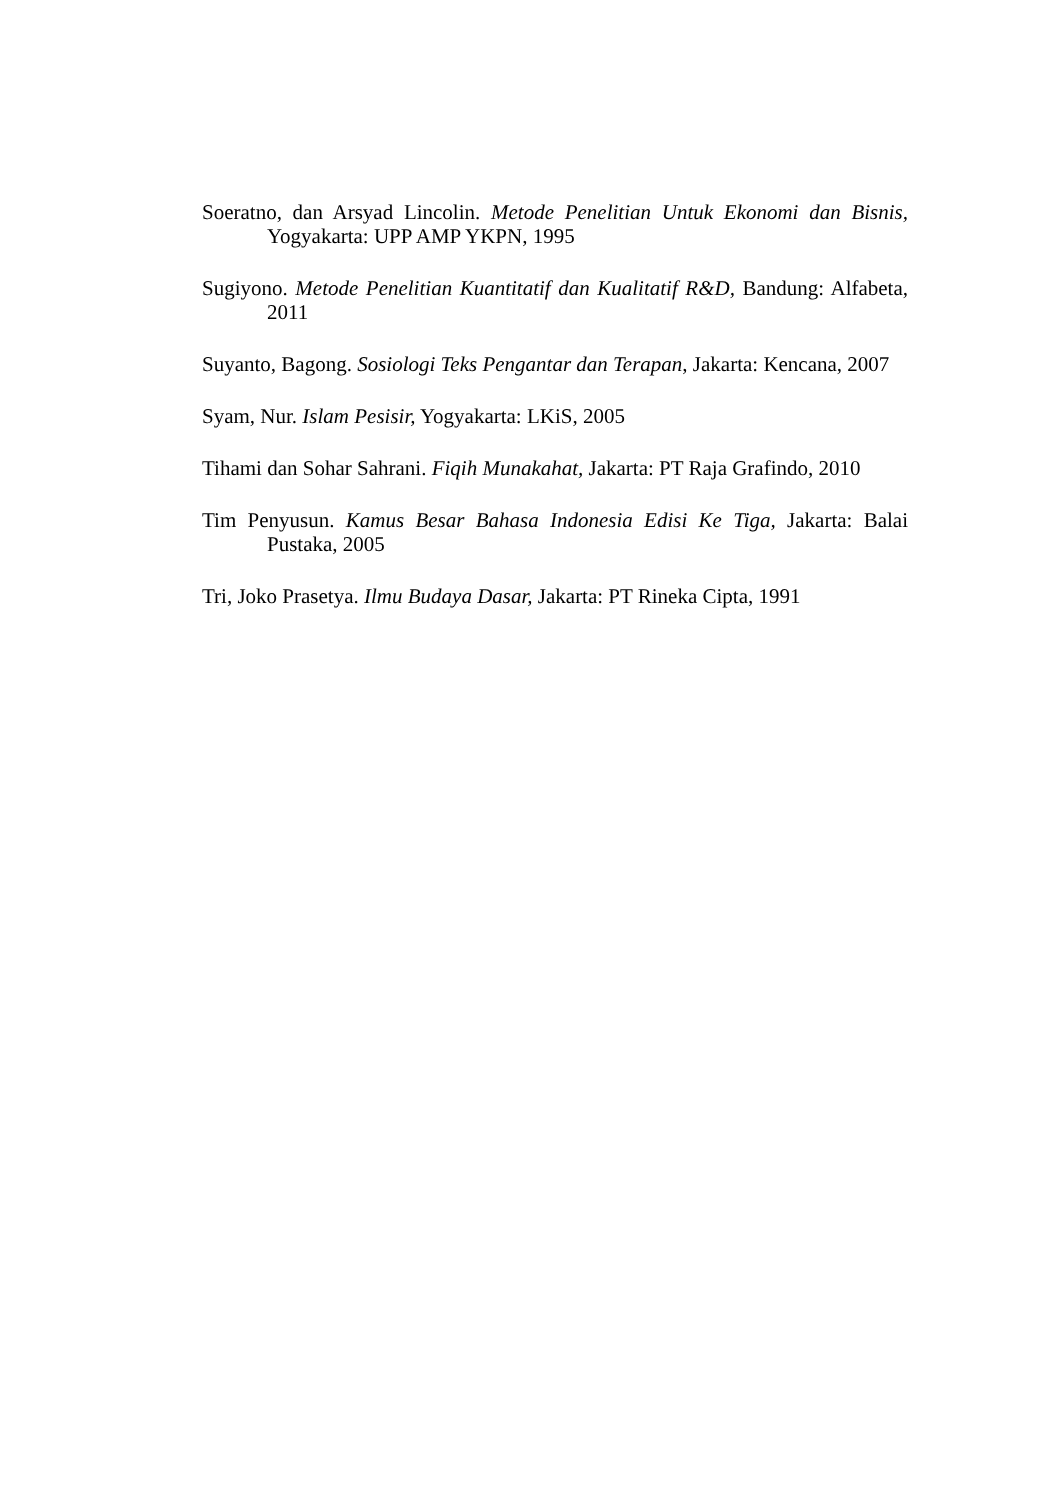Soeratno, dan Arsyad Lincolin. Metode Penelitian Untuk Ekonomi dan Bisnis, Yogyakarta: UPP AMP YKPN, 1995
Sugiyono. Metode Penelitian Kuantitatif dan Kualitatif R&D, Bandung: Alfabeta, 2011
Suyanto, Bagong. Sosiologi Teks Pengantar dan Terapan, Jakarta: Kencana, 2007
Syam, Nur. Islam Pesisir, Yogyakarta: LKiS, 2005
Tihami dan Sohar Sahrani. Fiqih Munakahat, Jakarta: PT Raja Grafindo, 2010
Tim Penyusun. Kamus Besar Bahasa Indonesia Edisi Ke Tiga, Jakarta: Balai Pustaka, 2005
Tri, Joko Prasetya. Ilmu Budaya Dasar, Jakarta: PT Rineka Cipta, 1991